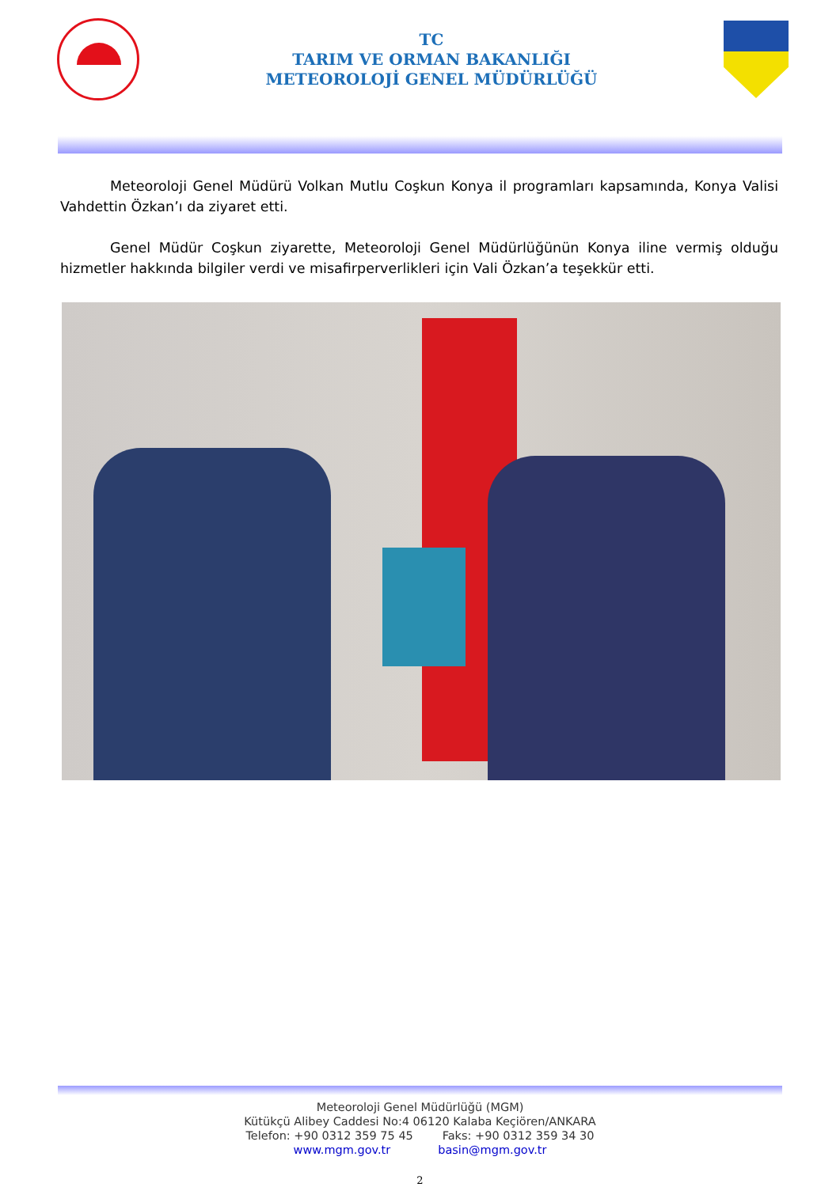TC
TARIM VE ORMAN BAKANLIĞI
METEOROLOJİ GENEL MÜDÜRLÜĞÜ
Meteoroloji Genel Müdürü Volkan Mutlu Coşkun Konya il programları kapsamında, Konya Valisi Vahdettin Özkan’ı da ziyaret etti.
Genel Müdür Coşkun ziyarette, Meteoroloji Genel Müdürlüğünün Konya iline vermiş olduğu hizmetler hakkında bilgiler verdi ve misafirperverlikleri için Vali Özkan’a teşekkür etti.
Meteoroloji Genel Müdürlüğü (MGM)
Kütükçü Alibey Caddesi No:4 06120 Kalaba Keçiören/ANKARA
Telefon: +90 0312 359 75 45 Faks: +90 0312 359 34 30
www.mgm.gov.tr basin@mgm.gov.tr
2